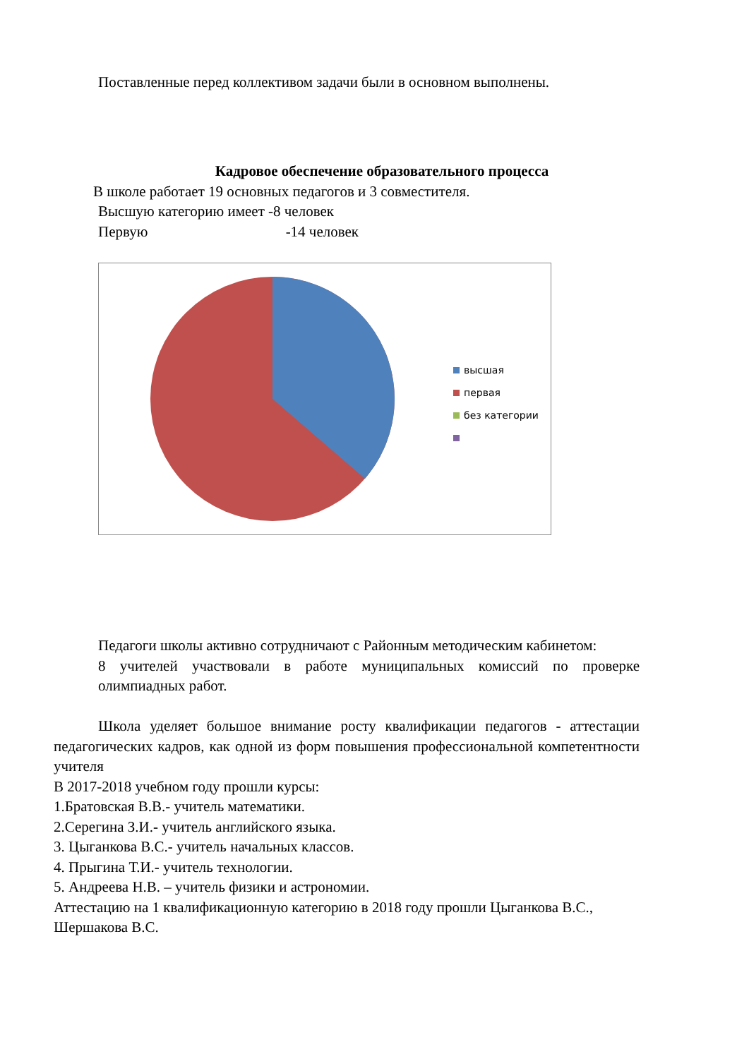Поставленные перед коллективом задачи были в основном выполнены.
Кадровое обеспечение образовательного процесса
В школе работает 19 основных педагогов и 3 совместителя.
Высшую категорию имеет -8 человек
Первую -14 человек
высшая
первая
без категории
Педагоги школы активно сотрудничают с Районным методическим кабинетом:
8 учителей участвовали в работе муниципальных комиссий по проверке олимпиадных работ.
Школа уделяет большое внимание росту квалификации педагогов - аттестации педагогических кадров, как одной из форм повышения профессиональной компетентности учителя
В 2017-2018 учебном году прошли курсы:
1.Братовская В.В.- учитель математики.
2.Серегина З.И.- учитель английского языка.
3. Цыганкова В.С.- учитель начальных классов.
4. Прыгина Т.И.- учитель технологии.
5. Андреева Н.В. – учитель физики и астрономии.
Аттестацию на 1 квалификационную категорию в 2018 году прошли Цыганкова В.С., Шершакова В.С.